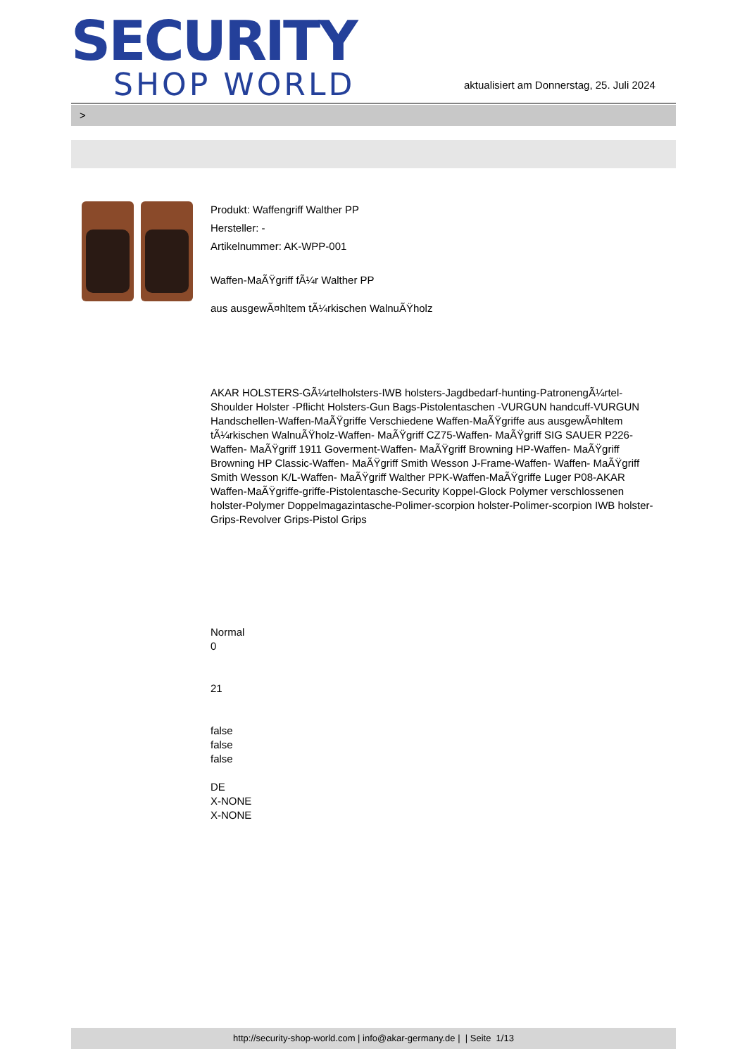SECURITY
SHOP WORLD
aktualisiert am Donnerstag, 25. Juli 2024
>
Produkt: Waffengriff Walther PP
Hersteller: -
Artikelnummer: AK-WPP-001
Waffen-MaÃŸgriff fÃ¼r Walther PP
aus ausgewÃ¤hltem tÃ¼rkischen WalnuÃŸholz
AKAR HOLSTERS-GÃ¼rtelholsters-IWB holsters-Jagdbedarf-hunting-PatronengÃ¼rtel- Shoulder Holster -Pflicht Holsters-Gun Bags-Pistolentaschen -VURGUN handcuff-VURGUN Handschellen-Waffen-MaÃŸgriffe Verschiedene Waffen-MaÃŸgriffe aus ausgewÃ¤hltem tÃ¼rkischen WalnuÃŸholz-Waffen- MaÃŸgriff CZ75-Waffen- MaÃŸgriff SIG SAUER P226-Waffen- MaÃŸgriff 1911 Goverment-Waffen- MaÃŸgriff Browning HP-Waffen- MaÃŸgriff Browning HP Classic-Waffen- MaÃŸgriff Smith Wesson J-Frame-Waffen- Waffen- MaÃŸgriff Smith Wesson K/L-Waffen- MaÃŸgriff Walther PPK-Waffen-MaÃŸgriffe Luger P08-AKAR Waffen-MaÃŸgriffe-griffe-Pistolentasche-Security Koppel-Glock Polymer verschlossenen holster-Polymer Doppelmagazintasche-Polimer-scorpion holster-Polimer-scorpion IWB holster-Grips-Revolver Grips-Pistol Grips
Normal
0
21
false
false
false
DE
X-NONE
X-NONE
http://security-shop-world.com | info@akar-germany.de | | Seite 1/13